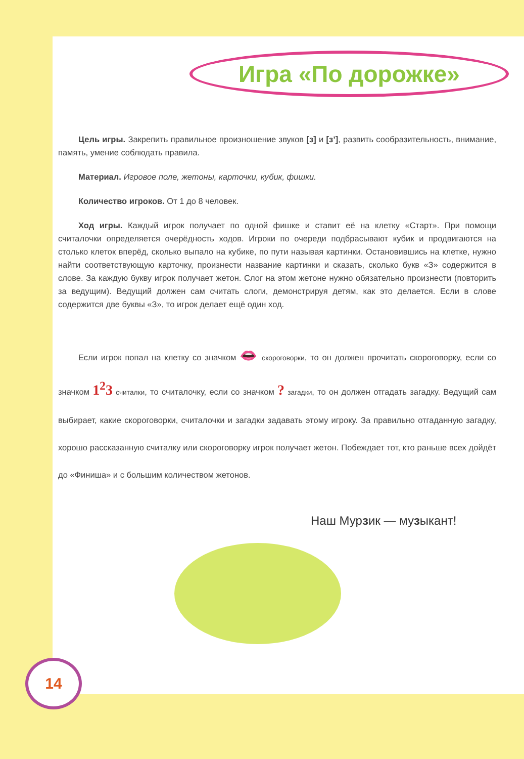Игра «По дорожке»
Цель игры. Закрепить правильное произношение звуков [з] и [з’], развить сообразительность, внимание, память, умение соблюдать правила.
Материал. Игровое поле, жетоны, карточки, кубик, фишки.
Количество игроков. От 1 до 8 человек.
Ход игры. Каждый игрок получает по одной фишке и ставит её на клетку «Старт». При помощи считалочки определяется очерёдность ходов. Игроки по очереди подбрасывают кубик и продвигаются на столько клеток вперёд, сколько выпало на кубике, по пути называя картинки. Остановившись на клетке, нужно найти соответствующую карточку, произнести название картинки и сказать, сколько букв «З» содержится в слове. За каждую букву игрок получает жетон. Слог на этом жетоне нужно обязательно произнести (повторить за ведущим). Ведущий должен сам считать слоги, демонстрируя детям, как это делается. Если в слове содержится две буквы «З», то игрок делает ещё один ход.
Если игрок попал на клетку со значком 👄 скороговорки, то он должен прочитать скороговорку, если со значком 1<sup>2</sup>3 считалки, то считалочку, если со значком ? загадки, то он должен отгадать загадку. Ведущий сам выбирает, какие скороговорки, считалочки и загадки задавать этому игроку. За правильно отгаданную загадку, хорошо рассказанную считалку или скороговорку игрок получает жетон. Побеждает тот, кто раньше всех дойдёт до «Финиша» и с большим количеством жетонов.
Наш Мурзик — музыкант!
14